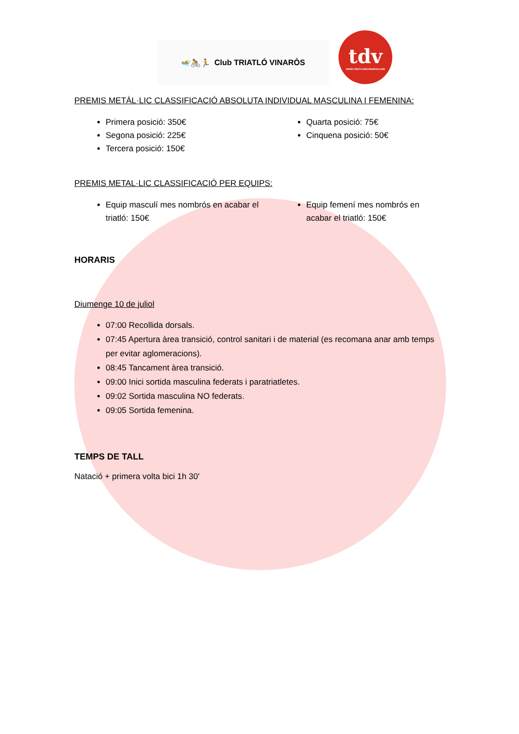🏊🚴🏃 Club TRIATLÓ VINARÒS
tdv
WWW.TRIATLODEVINAROS.COM
PREMIS METÀL·LIC CLASSIFICACIÓ ABSOLUTA INDIVIDUAL MASCULINA I FEMENINA:
Primera posició: 350€
Segona posició: 225€
Tercera posició: 150€
Quarta posició: 75€
Cinquena posició: 50€
PREMIS METAL·LIC CLASSIFICACIÓ PER EQUIPS:
Equip masculí mes nombrós en acabar el triatló: 150€
Equip femení mes nombrós en acabar el triatló: 150€
HORARIS
Diumenge 10 de juliol
07:00 Recollida dorsals.
07:45 Apertura àrea transició, control sanitari i de material (es recomana anar amb temps per evitar aglomeracions).
08:45 Tancament àrea transició.
09:00 Inici sortida masculina federats i paratriatletes.
09:02 Sortida masculina NO federats.
09:05 Sortida femenina.
TEMPS DE TALL
Natació + primera volta bici 1h 30'